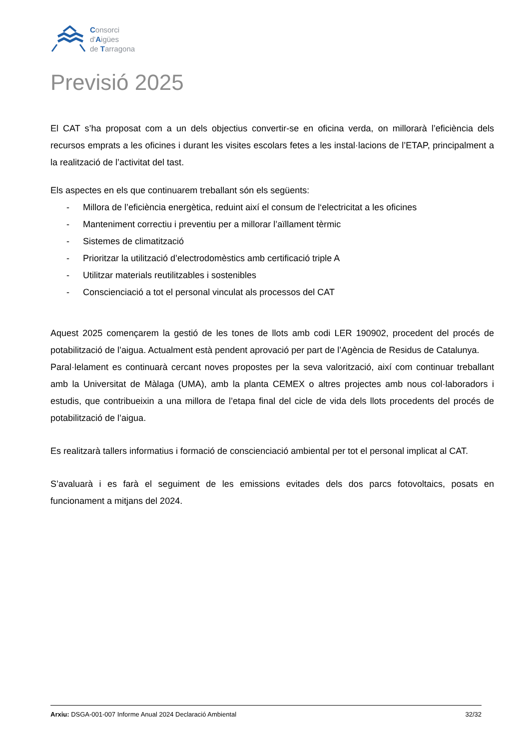Consorci
d'Aigües
de Tarragona
Previsió 2025
El CAT s’ha proposat com a un dels objectius convertir-se en oficina verda, on millorarà l’eficiència dels recursos emprats a les oficines i durant les visites escolars fetes a les instal·lacions de l’ETAP, principalment a la realització de l’activitat del tast.
Els aspectes en els que continuarem treballant són els següents:
- Millora de l’eficiència energètica, reduint així el consum de l‘electricitat a les oficines
- Manteniment correctiu i preventiu per a millorar l’aïllament tèrmic
- Sistemes de climatització
- Prioritzar la utilització d’electrodomèstics amb certificació triple A
- Utilitzar materials reutilitzables i sostenibles
- Conscienciació a tot el personal vinculat als processos del CAT
Aquest 2025 començarem la gestió de les tones de llots amb codi LER 190902, procedent del procés de potabilització de l’aigua. Actualment està pendent aprovació per part de l’Agència de Residus de Catalunya.
Paral·lelament es continuarà cercant noves propostes per la seva valorització, així com continuar treballant amb la Universitat de Màlaga (UMA), amb la planta CEMEX o altres projectes amb nous col·laboradors i estudis, que contribueixin a una millora de l’etapa final del cicle de vida dels llots procedents del procés de potabilització de l’aigua.
Es realitzarà tallers informatius i formació de conscienciació ambiental per tot el personal implicat al CAT.
S’avaluarà i es farà el seguiment de les emissions evitades dels dos parcs fotovoltaics, posats en funcionament a mitjans del 2024.
Arxiu: DSGA-001-007 Informe Anual 2024 Declaració Ambiental
32/32